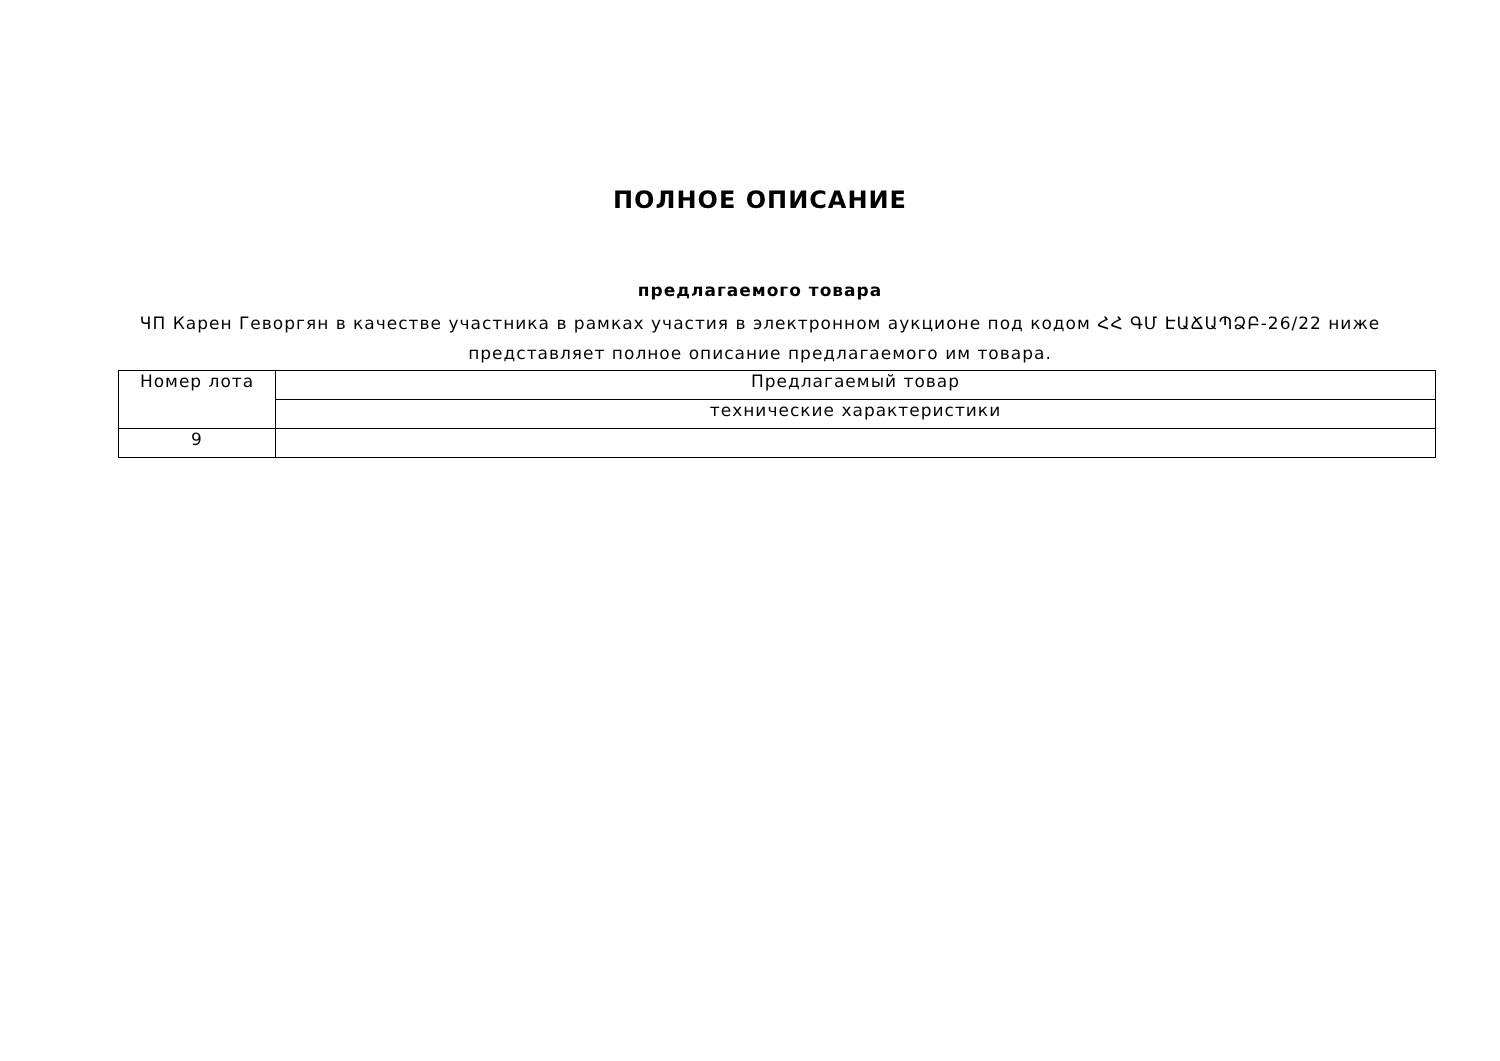ПОЛНОЕ ОПИСАНИЕ
предлагаемого товара
ЧП Карен Геворгян в качестве участника в рамках участия в электронном аукционе под кодом ՀՀ ԳՄ ԷԱՃԱՊՁԲ-26/22 ниже
представляет полное описание предлагаемого им товара.
| Номер лота | Предлагаемый товар |
| | технические характеристики |
| 9 | |